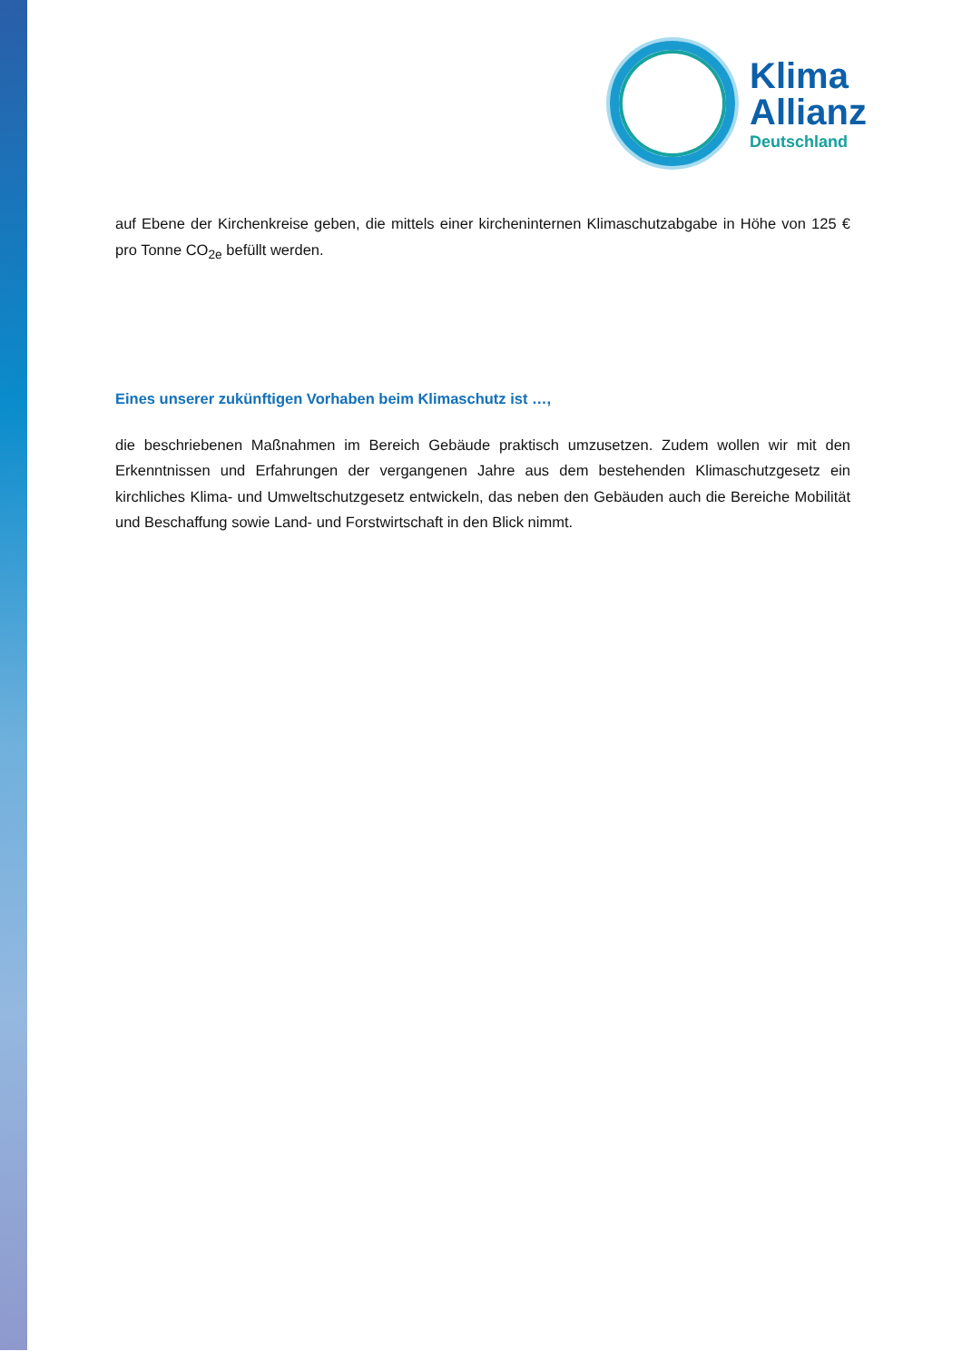Klima
Allianz
Deutschland
auf Ebene der Kirchenkreise geben, die mittels einer kircheninternen Klimaschutzabgabe in Höhe von 125 € pro Tonne CO<sub>2e</sub> befüllt werden.
Eines unserer zukünftigen Vorhaben beim Klimaschutz ist …,
die beschriebenen Maßnahmen im Bereich Gebäude praktisch umzusetzen. Zudem wollen wir mit den Erkenntnissen und Erfahrungen der vergangenen Jahre aus dem bestehenden Klimaschutzgesetz ein kirchliches Klima- und Umweltschutzgesetz entwickeln, das neben den Gebäuden auch die Bereiche Mobilität und Beschaffung sowie Land- und Forstwirtschaft in den Blick nimmt.